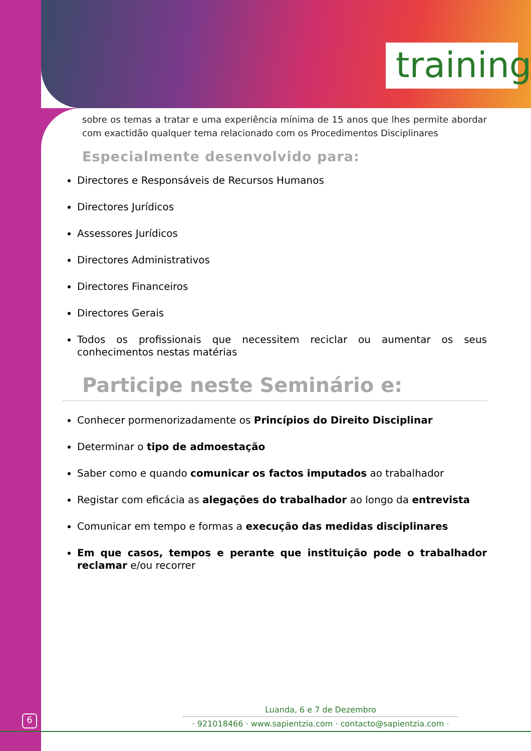training
sobre os temas a tratar e uma experiência mínima de 15 anos que lhes permite abordar com exactidão qualquer tema relacionado com os Procedimentos Disciplinares
Especialmente desenvolvido para:
Directores e Responsáveis de Recursos Humanos
Directores Jurídicos
Assessores Jurídicos
Directores Administrativos
Directores Financeiros
Directores Gerais
Todos os profissionais que necessitem reciclar ou aumentar os seus conhecimentos nestas matérias
Participe neste Seminário e:
Conhecer pormenorizadamente os Princípios do Direito Disciplinar
Determinar o tipo de admoestação
Saber como e quando comunicar os factos imputados ao trabalhador
Registar com eficácia as alegações do trabalhador ao longo da entrevista
Comunicar em tempo e formas a execução das medidas disciplinares
Em que casos, tempos e perante que instituição pode o trabalhador reclamar e/ou recorrer
6
Luanda, 6 e 7 de Dezembro
· 921018466 · www.sapientzia.com · contacto@sapientzia.com ·